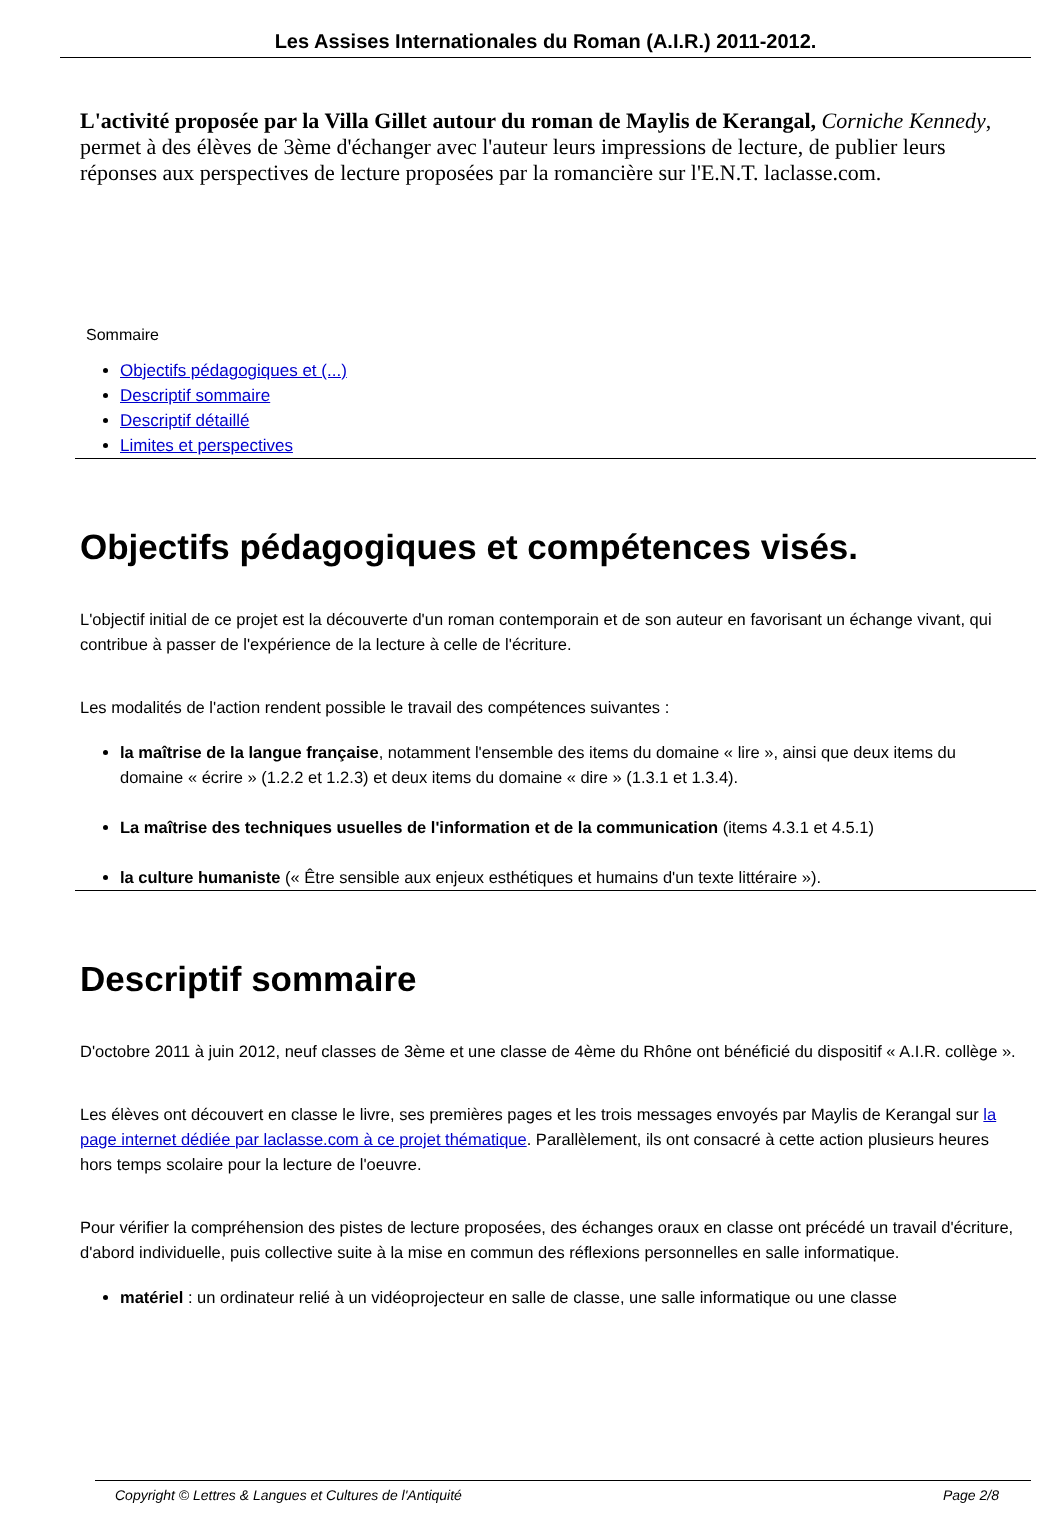Les Assises Internationales du Roman (A.I.R.) 2011-2012.
L'activité proposée par la Villa Gillet autour du roman de Maylis de Kerangal, Corniche Kennedy, permet à des élèves de 3ème d'échanger avec l'auteur leurs impressions de lecture, de publier leurs réponses aux perspectives de lecture proposées par la romancière sur l'E.N.T. laclasse.com.
Sommaire
Objectifs pédagogiques et (...)
Descriptif sommaire
Descriptif détaillé
Limites et perspectives
Objectifs pédagogiques et compétences visés.
L'objectif initial de ce projet est la découverte d'un roman contemporain et de son auteur en favorisant un échange vivant, qui contribue à passer de l'expérience de la lecture à celle de l'écriture.
Les modalités de l'action rendent possible le travail des compétences suivantes :
la maîtrise de la langue française, notamment l'ensemble des items du domaine « lire », ainsi que deux items du domaine « écrire » (1.2.2 et 1.2.3) et deux items du domaine « dire » (1.3.1 et 1.3.4).
La maîtrise des techniques usuelles de l'information et de la communication (items 4.3.1 et 4.5.1)
la culture humaniste (« Être sensible aux enjeux esthétiques et humains d'un texte littéraire »).
Descriptif sommaire
D'octobre 2011 à juin 2012, neuf classes de 3ème et une classe de 4ème du Rhône ont bénéficié du dispositif « A.I.R. collège ».
Les élèves ont découvert en classe le livre, ses premières pages et les trois messages envoyés par Maylis de Kerangal sur la page internet dédiée par laclasse.com à ce projet thématique. Parallèlement, ils ont consacré à cette action plusieurs heures hors temps scolaire pour la lecture de l'oeuvre.
Pour vérifier la compréhension des pistes de lecture proposées, des échanges oraux en classe ont précédé un travail d'écriture, d'abord individuelle, puis collective suite à la mise en commun des réflexions personnelles en salle informatique.
matériel : un ordinateur relié à un vidéoprojecteur en salle de classe, une salle informatique ou une classe
Copyright © Lettres & Langues et Cultures de l'Antiquité Page 2/8